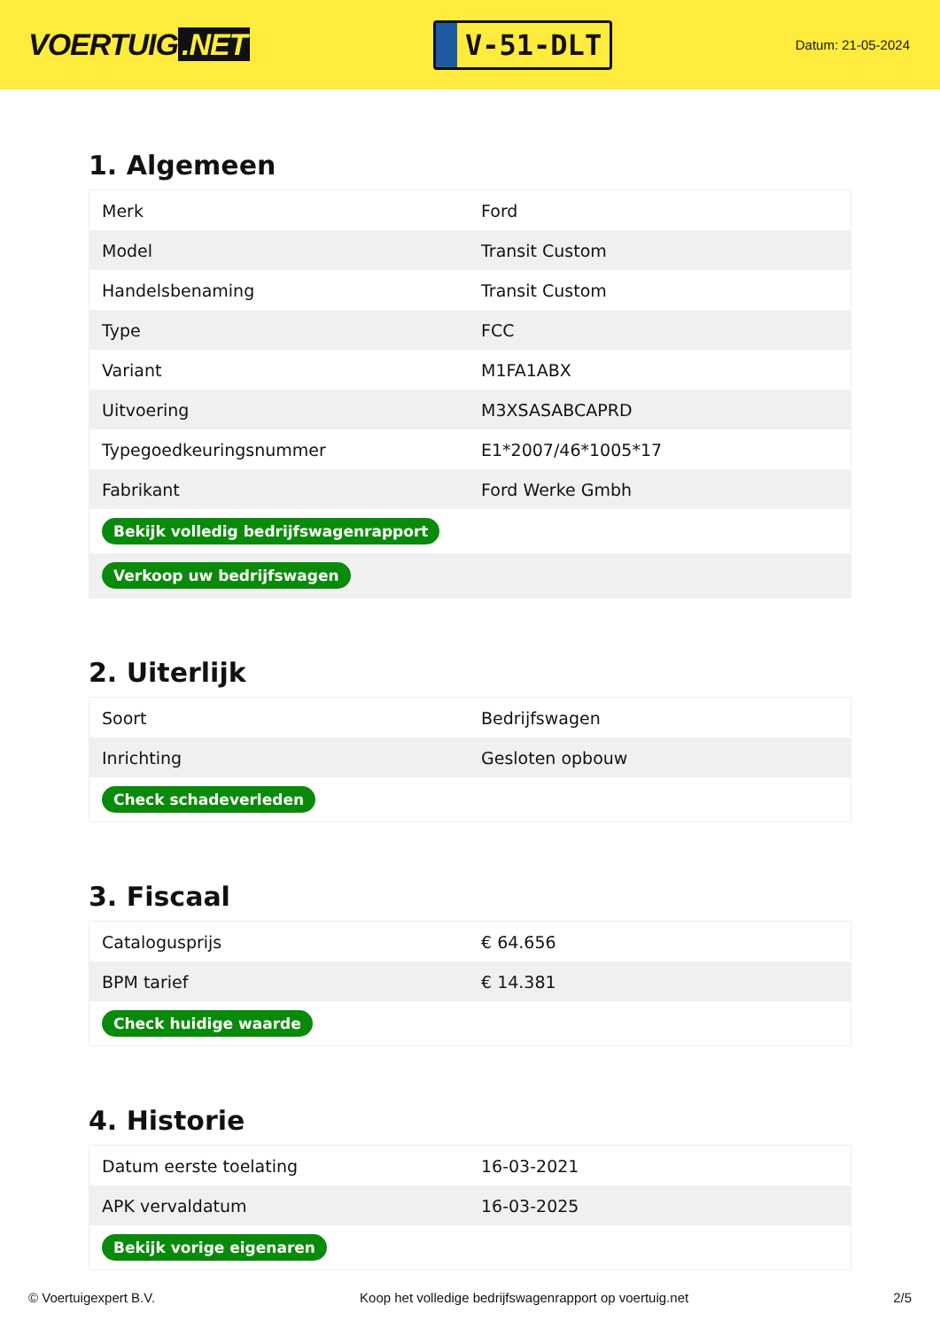VOERTUIG.NET
V-51-DLT
Datum: 21-05-2024
1. Algemeen
| Merk | Ford |
| Model | Transit Custom |
| Handelsbenaming | Transit Custom |
| Type | FCC |
| Variant | M1FA1ABX |
| Uitvoering | M3XSASABCAPRD |
| Typegoedkeuringsnummer | E1*2007/46*1005*17 |
| Fabrikant | Ford Werke Gmbh |
| Bekijk volledig bedrijfswagenrapport | |
| Verkoop uw bedrijfswagen | |
2. Uiterlijk
| Soort | Bedrijfswagen |
| Inrichting | Gesloten opbouw |
| Check schadeverleden | |
3. Fiscaal
| Catalogusprijs | € 64.656 |
| BPM tarief | € 14.381 |
| Check huidige waarde | |
4. Historie
| Datum eerste toelating | 16-03-2021 |
| APK vervaldatum | 16-03-2025 |
| Bekijk vorige eigenaren | |
© Voertuigexpert B.V. Koop het volledige bedrijfswagenrapport op voertuig.net 2/5